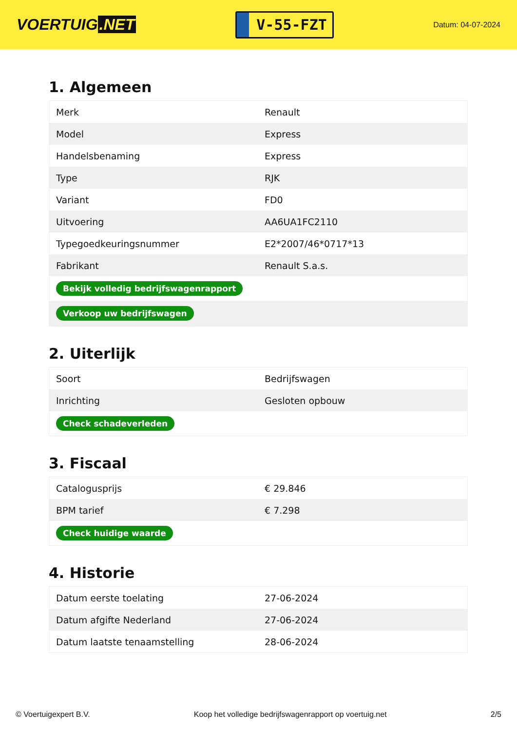VOERTUIG.NET
V-55-FZT
Datum: 04-07-2024
1. Algemeen
| Merk | Renault |
| Model | Express |
| Handelsbenaming | Express |
| Type | RJK |
| Variant | FD0 |
| Uitvoering | AA6UA1FC2110 |
| Typegoedkeuringsnummer | E2*2007/46*0717*13 |
| Fabrikant | Renault S.a.s. |
| Bekijk volledig bedrijfswagenrapport | |
| Verkoop uw bedrijfswagen | |
2. Uiterlijk
| Soort | Bedrijfswagen |
| Inrichting | Gesloten opbouw |
| Check schadeverleden | |
3. Fiscaal
| Catalogusprijs | € 29.846 |
| BPM tarief | € 7.298 |
| Check huidige waarde | |
4. Historie
| Datum eerste toelating | 27-06-2024 |
| Datum afgifte Nederland | 27-06-2024 |
| Datum laatste tenaamstelling | 28-06-2024 |
© Voertuigexpert B.V. Koop het volledige bedrijfswagenrapport op voertuig.net 2/5